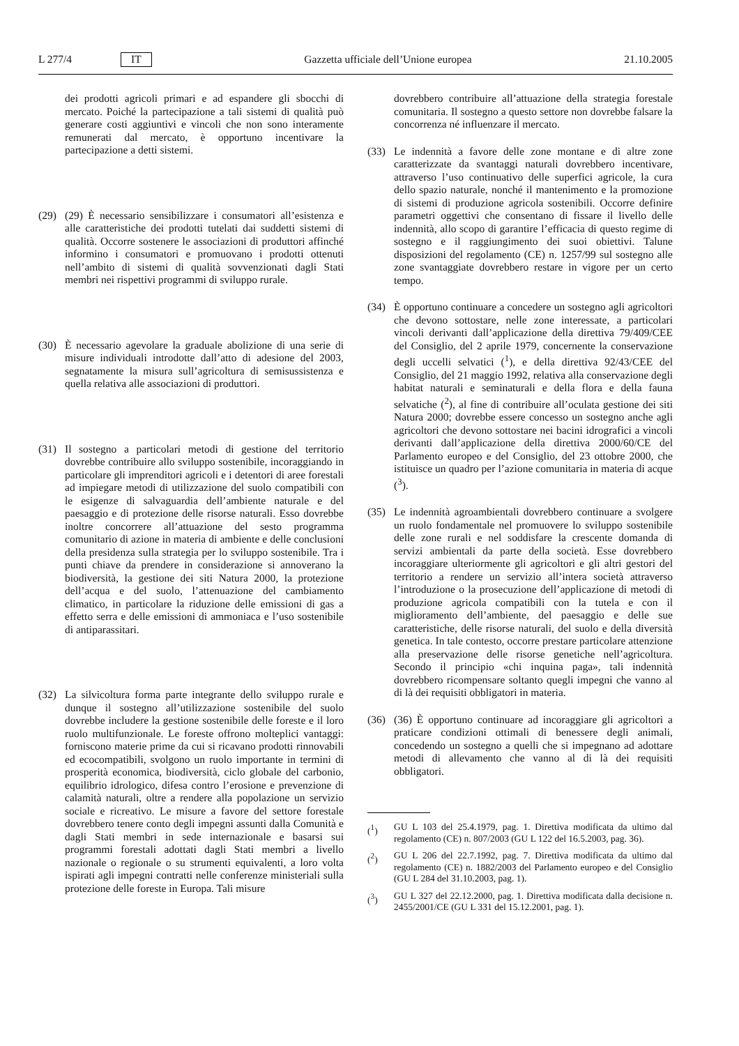L 277/4 IT Gazzetta ufficiale dell’Unione europea 21.10.2005
dei prodotti agricoli primari e ad espandere gli sbocchi di mercato. Poiché la partecipazione a tali sistemi di qualità può generare costi aggiuntivi e vincoli che non sono interamente remunerati dal mercato, è opportuno incentivare la partecipazione a detti sistemi.
(29) (29) È necessario sensibilizzare i consumatori all’esistenza e alle caratteristiche dei prodotti tutelati dai suddetti sistemi di qualità. Occorre sostenere le associazioni di produttori affinché informino i consumatori e promuovano i prodotti ottenuti nell’ambito di sistemi di qualità sovvenzionati dagli Stati membri nei rispettivi programmi di sviluppo rurale.
(30) È necessario agevolare la graduale abolizione di una serie di misure individuali introdotte dall’atto di adesione del 2003, segnatamente la misura sull’agricoltura di semisussistenza e quella relativa alle associazioni di produttori.
(31) Il sostegno a particolari metodi di gestione del territorio dovrebbe contribuire allo sviluppo sostenibile, incoraggiando in particolare gli imprenditori agricoli e i detentori di aree forestali ad impiegare metodi di utilizzazione del suolo compatibili con le esigenze di salvaguardia dell’ambiente naturale e del paesaggio e di protezione delle risorse naturali. Esso dovrebbe inoltre concorrere all’attuazione del sesto programma comunitario di azione in materia di ambiente e delle conclusioni della presidenza sulla strategia per lo sviluppo sostenibile. Tra i punti chiave da prendere in considerazione si annoverano la biodiversità, la gestione dei siti Natura 2000, la protezione dell’acqua e del suolo, l’attenuazione del cambiamento climatico, in particolare la riduzione delle emissioni di gas a effetto serra e delle emissioni di ammoniaca e l’uso sostenibile di antiparassitari.
(32) La silvicoltura forma parte integrante dello sviluppo rurale e dunque il sostegno all’utilizzazione sostenibile del suolo dovrebbe includere la gestione sostenibile delle foreste e il loro ruolo multifunzionale. Le foreste offrono molteplici vantaggi: forniscono materie prime da cui si ricavano prodotti rinnovabili ed ecocompatibili, svolgono un ruolo importante in termini di prosperità economica, biodiversità, ciclo globale del carbonio, equilibrio idrologico, difesa contro l’erosione e prevenzione di calamità naturali, oltre a rendere alla popolazione un servizio sociale e ricreativo. Le misure a favore del settore forestale dovrebbero tenere conto degli impegni assunti dalla Comunità e dagli Stati membri in sede internazionale e basarsi sui programmi forestali adottati dagli Stati membri a livello nazionale o regionale o su strumenti equivalenti, a loro volta ispirati agli impegni contratti nelle conferenze ministeriali sulla protezione delle foreste in Europa. Tali misure
dovrebbero contribuire all’attuazione della strategia forestale comunitaria. Il sostegno a questo settore non dovrebbe falsare la concorrenza né influenzare il mercato.
(33) Le indennità a favore delle zone montane e di altre zone caratterizzate da svantaggi naturali dovrebbero incentivare, attraverso l’uso continuativo delle superfici agricole, la cura dello spazio naturale, nonché il mantenimento e la promozione di sistemi di produzione agricola sostenibili. Occorre definire parametri oggettivi che consentano di fissare il livello delle indennità, allo scopo di garantire l’efficacia di questo regime di sostegno e il raggiungimento dei suoi obiettivi. Talune disposizioni del regolamento (CE) n. 1257/99 sul sostegno alle zone svantaggiate dovrebbero restare in vigore per un certo tempo.
(34) È opportuno continuare a concedere un sostegno agli agricoltori che devono sottostare, nelle zone interessate, a particolari vincoli derivanti dall’applicazione della direttiva 79/409/CEE del Consiglio, del 2 aprile 1979, concernente la conservazione degli uccelli selvatici (<sup>1</sup>), e della direttiva 92/43/CEE del Consiglio, del 21 maggio 1992, relativa alla conservazione degli habitat naturali e seminaturali e della flora e della fauna selvatiche (<sup>2</sup>), al fine di contribuire all’oculata gestione dei siti Natura 2000; dovrebbe essere concesso un sostegno anche agli agricoltori che devono sottostare nei bacini idrografici a vincoli derivanti dall’applicazione della direttiva 2000/60/CE del Parlamento europeo e del Consiglio, del 23 ottobre 2000, che istituisce un quadro per l’azione comunitaria in materia di acque (<sup>3</sup>).
(35) Le indennità agroambientali dovrebbero continuare a svolgere un ruolo fondamentale nel promuovere lo sviluppo sostenibile delle zone rurali e nel soddisfare la crescente domanda di servizi ambientali da parte della società. Esse dovrebbero incoraggiare ulteriormente gli agricoltori e gli altri gestori del territorio a rendere un servizio all’intera società attraverso l’introduzione o la prosecuzione dell’applicazione di metodi di produzione agricola compatibili con la tutela e con il miglioramento dell’ambiente, del paesaggio e delle sue caratteristiche, delle risorse naturali, del suolo e della diversità genetica. In tale contesto, occorre prestare particolare attenzione alla preservazione delle risorse genetiche nell’agricoltura. Secondo il principio «chi inquina paga», tali indennità dovrebbero ricompensare soltanto quegli impegni che vanno al di là dei requisiti obbligatori in materia.
(36) (36) È opportuno continuare ad incoraggiare gli agricoltori a praticare condizioni ottimali di benessere degli animali, concedendo un sostegno a quelli che si impegnano ad adottare metodi di allevamento che vanno al di là dei requisiti obbligatori.
(<sup>1</sup>) GU L 103 del 25.4.1979, pag. 1. Direttiva modificata da ultimo dal regolamento (CE) n. 807/2003 (GU L 122 del 16.5.2003, pag. 36).
(<sup>2</sup>) GU L 206 del 22.7.1992, pag. 7. Direttiva modificata da ultimo dal regolamento (CE) n. 1882/2003 del Parlamento europeo e del Consiglio (GU L 284 del 31.10.2003, pag. 1).
(<sup>3</sup>) GU L 327 del 22.12.2000, pag. 1. Direttiva modificata dalla decisione n. 2455/2001/CE (GU L 331 del 15.12.2001, pag. 1).